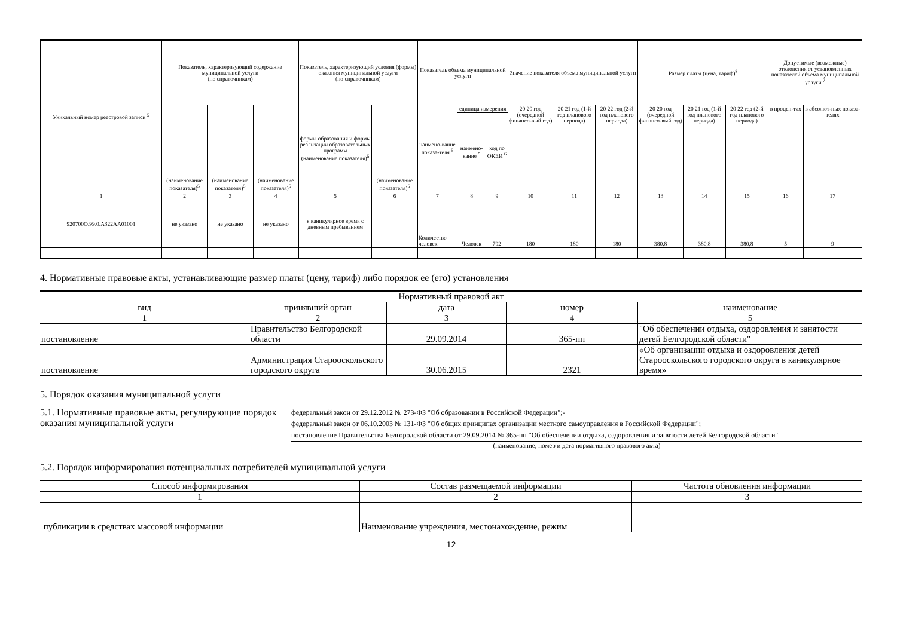| Уникальный номер реестровой записи <sup>5</sup> | Показатель, характеризующий содержание муниципальной услуги (по справочникам) | | | Показатель, характеризующий условия (формы) оказания муниципальной услуги (по справочникам) | | Показатель объема муниципальной услуги | | | Значение показателя объема муниципальной услуги | | | Размер платы (цена, тариф)<sup>8</sup> | | | Допустимые (возможные) отклонения от установленных показателей объема муниципальной услуги <sup>7</sup> | |
| --- | --- | --- | --- | --- | --- | --- | --- | --- | --- | --- | --- | --- | --- | --- | --- | --- |
| | (наименование показателя)<sup>5</sup> | (наименование показателя)<sup>5</sup> | (наименование показателя)<sup>5</sup> | формы образования и формы реализации образовательных программ (наименование показателя)<sup>5</sup> | (наименование показателя)<sup>5</sup> | наимено-вание показа-теля <sup>5</sup> | единица измерения | | 20 20 год (очередной финансо-вый год) | 20 21 год (1-й год планового периода) | 20 22 год (2-й год планового периода) | 20 20 год (очередной финансо-вый год) | 20 21 год (1-й год планового периода) | 20 22 год (2-й год планового периода) | в процен-тах | в абсолют-ных показа-телях |
| | | | | | | | наимено-вание <sup>5</sup> | код по ОКЕИ <sup>6</sup> | | | | | | | | |
| 1 | 2 | 3 | 4 | 5 | 6 | 7 | 8 | 9 | 10 | 11 | 12 | 13 | 14 | 15 | 16 | 17 |
| 920700О.99.0.АЗ22АА01001 | не указано | не указано | не указано | в каникулярное время с дневным пребыванием | | Количество человек | Человек | 792 | 180 | 180 | 180 | 380,8 | 380,8 | 380,8 | 5 | 9 |
4. Нормативные правовые акты, устанавливающие размер платы (цену, тариф) либо порядок ее (его) установления
| Нормативный правовой акт | | | | |
| --- | --- | --- | --- | --- |
| вид | принявший орган | дата | номер | наименование |
| 1 | 2 | 3 | 4 | 5 |
| постановление | Правительство Белгородской области | 29.09.2014 | 365-пп | "Об обеспечении отдыха, оздоровления и занятости детей Белгородской области" |
| постановление | Администрация Старооскольского городского округа | 30.06.2015 | 2321 | «Об организации отдыха и оздоровления детей Старооскольского городского округа в каникулярное время» |
5. Порядок оказания муниципальной услуги
5.1. Нормативные правовые акты, регулирующие порядок оказания муниципальной услуги
федеральный закон от 29.12.2012 № 273-ФЗ "Об образовании в Российской Федерации";-
федеральный закон от 06.10.2003 № 131-ФЗ "Об общих принципах организации местного самоуправления в Российской Федерации";
постановление Правительства Белгородской области от 29.09.2014 № 365-пп "Об обеспечении отдыха, оздоровления и занятости детей Белгородской области"
(наименование, номер и дата нормативного правового акта)
5.2. Порядок информирования потенциальных потребителей муниципальной услуги
| Способ информирования | Состав размещаемой информации | Частота обновления информации |
| --- | --- | --- |
| 1 | 2 | 3 |
| публикации в средствах массовой информации | Наименование учреждения, местонахождение, режим | |
12